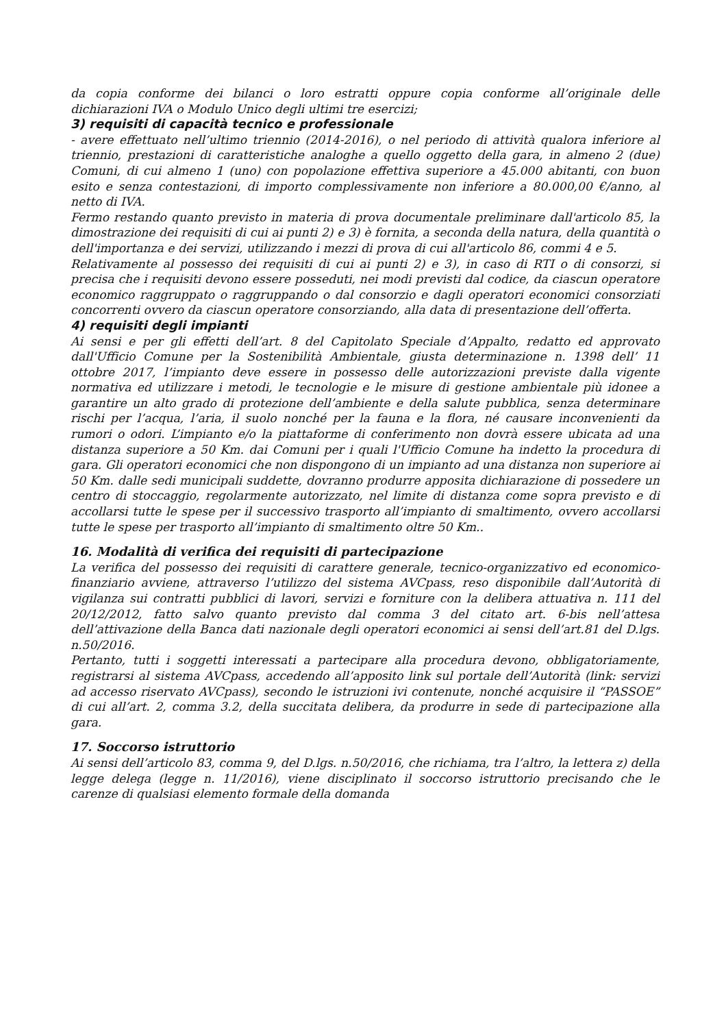da copia conforme dei bilanci o loro estratti oppure copia conforme all’originale delle dichiarazioni IVA o Modulo Unico degli ultimi tre esercizi;
3) requisiti di capacità tecnico e professionale
- avere effettuato nell’ultimo triennio (2014-2016), o nel periodo di attività qualora inferiore al triennio, prestazioni di caratteristiche analoghe a quello oggetto della gara, in almeno 2 (due) Comuni, di cui almeno 1 (uno) con popolazione effettiva superiore a 45.000 abitanti, con buon esito e senza contestazioni, di importo complessivamente non inferiore a 80.000,00 €/anno, al netto di IVA.
Fermo restando quanto previsto in materia di prova documentale preliminare dall'articolo 85, la dimostrazione dei requisiti di cui ai punti 2) e 3) è fornita, a seconda della natura, della quantità o dell'importanza e dei servizi, utilizzando i mezzi di prova di cui all'articolo 86, commi 4 e 5.
Relativamente al possesso dei requisiti di cui ai punti 2) e 3), in caso di RTI o di consorzi, si precisa che i requisiti devono essere posseduti, nei modi previsti dal codice, da ciascun operatore economico raggruppato o raggruppando o dal consorzio e dagli operatori economici consorziati concorrenti ovvero da ciascun operatore consorziando, alla data di presentazione dell’offerta.
4) requisiti degli impianti
Ai sensi e per gli effetti dell’art. 8 del Capitolato Speciale d’Appalto, redatto ed approvato dall'Ufficio Comune per la Sostenibilità Ambientale, giusta determinazione n. 1398 dell’ 11 ottobre 2017, l’impianto deve essere in possesso delle autorizzazioni previste dalla vigente normativa ed utilizzare i metodi, le tecnologie e le misure di gestione ambientale più idonee a garantire un alto grado di protezione dell’ambiente e della salute pubblica, senza determinare rischi per l’acqua, l’aria, il suolo nonché per la fauna e la flora, né causare inconvenienti da rumori o odori. L’impianto e/o la piattaforme di conferimento non dovrà essere ubicata ad una distanza superiore a 50 Km. dai Comuni per i quali l'Ufficio Comune ha indetto la procedura di gara. Gli operatori economici che non dispongono di un impianto ad una distanza non superiore ai 50 Km. dalle sedi municipali suddette, dovranno produrre apposita dichiarazione di possedere un centro di stoccaggio, regolarmente autorizzato, nel limite di distanza come sopra previsto e di accollarsi tutte le spese per il successivo trasporto all’impianto di smaltimento, ovvero accollarsi tutte le spese per trasporto all’impianto di smaltimento oltre 50 Km..
16. Modalità di verifica dei requisiti di partecipazione
La verifica del possesso dei requisiti di carattere generale, tecnico-organizzativo ed economico-finanziario avviene, attraverso l’utilizzo del sistema AVCpass, reso disponibile dall’Autorità di vigilanza sui contratti pubblici di lavori, servizi e forniture con la delibera attuativa n. 111 del 20/12/2012, fatto salvo quanto previsto dal comma 3 del citato art. 6-bis nell’attesa dell’attivazione della Banca dati nazionale degli operatori economici ai sensi dell’art.81 del D.lgs. n.50/2016.
Pertanto, tutti i soggetti interessati a partecipare alla procedura devono, obbligatoriamente, registrarsi al sistema AVCpass, accedendo all’apposito link sul portale dell’Autorità (link: servizi ad accesso riservato AVCpass), secondo le istruzioni ivi contenute, nonché acquisire il “PASSOE” di cui all’art. 2, comma 3.2, della succitata delibera, da produrre in sede di partecipazione alla gara.
17. Soccorso istruttorio
Ai sensi dell’articolo 83, comma 9, del D.lgs. n.50/2016, che richiama, tra l’altro, la lettera z) della legge delega (legge n. 11/2016), viene disciplinato il soccorso istruttorio precisando che le carenze di qualsiasi elemento formale della domanda